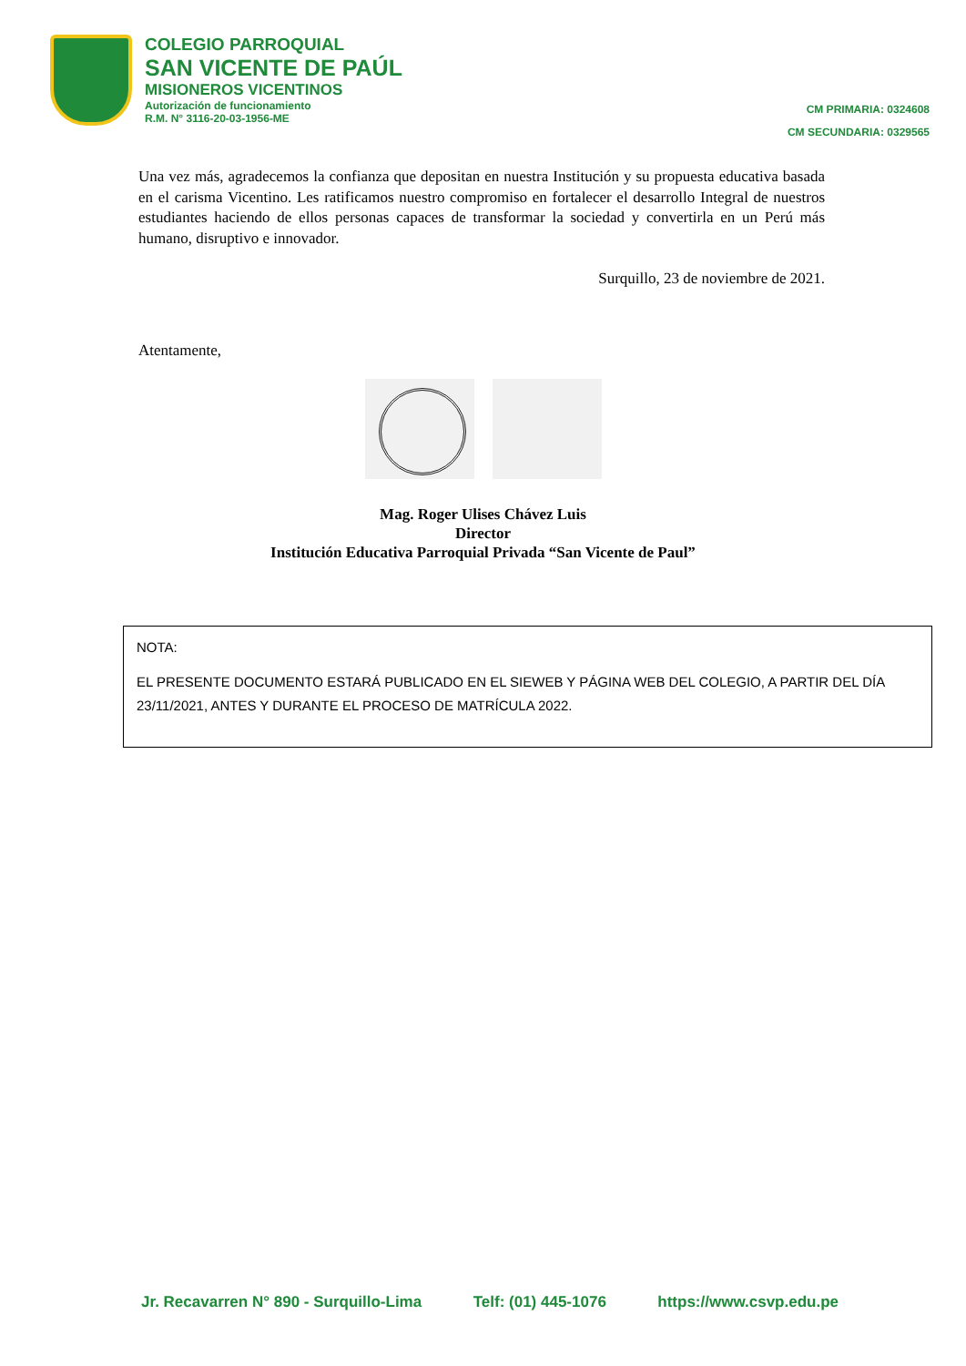COLEGIO PARROQUIAL
SAN VICENTE DE PAÚL
MISIONEROS VICENTINOS
Autorización de funcionamiento
R.M. N° 3116-20-03-1956-ME
CM PRIMARIA: 0324608
CM SECUNDARIA: 0329565
Una vez más, agradecemos la confianza que depositan en nuestra Institución y su propuesta educativa basada en el carisma Vicentino. Les ratificamos nuestro compromiso en fortalecer el desarrollo Integral de nuestros estudiantes haciendo de ellos personas capaces de transformar la sociedad y convertirla en un Perú más humano, disruptivo e innovador.
Surquillo, 23 de noviembre de 2021.
Atentamente,
Mag. Roger Ulises Chávez Luis
Director
Institución Educativa Parroquial Privada “San Vicente de Paul”
NOTA:
EL PRESENTE DOCUMENTO ESTARÁ PUBLICADO EN EL SIEWEB Y PÁGINA WEB DEL COLEGIO, A PARTIR DEL DÍA 23/11/2021, ANTES Y DURANTE EL PROCESO DE MATRÍCULA 2022.
Jr. Recavarren N° 890 - Surquillo-Lima Telf: (01) 445-1076 https://www.csvp.edu.pe